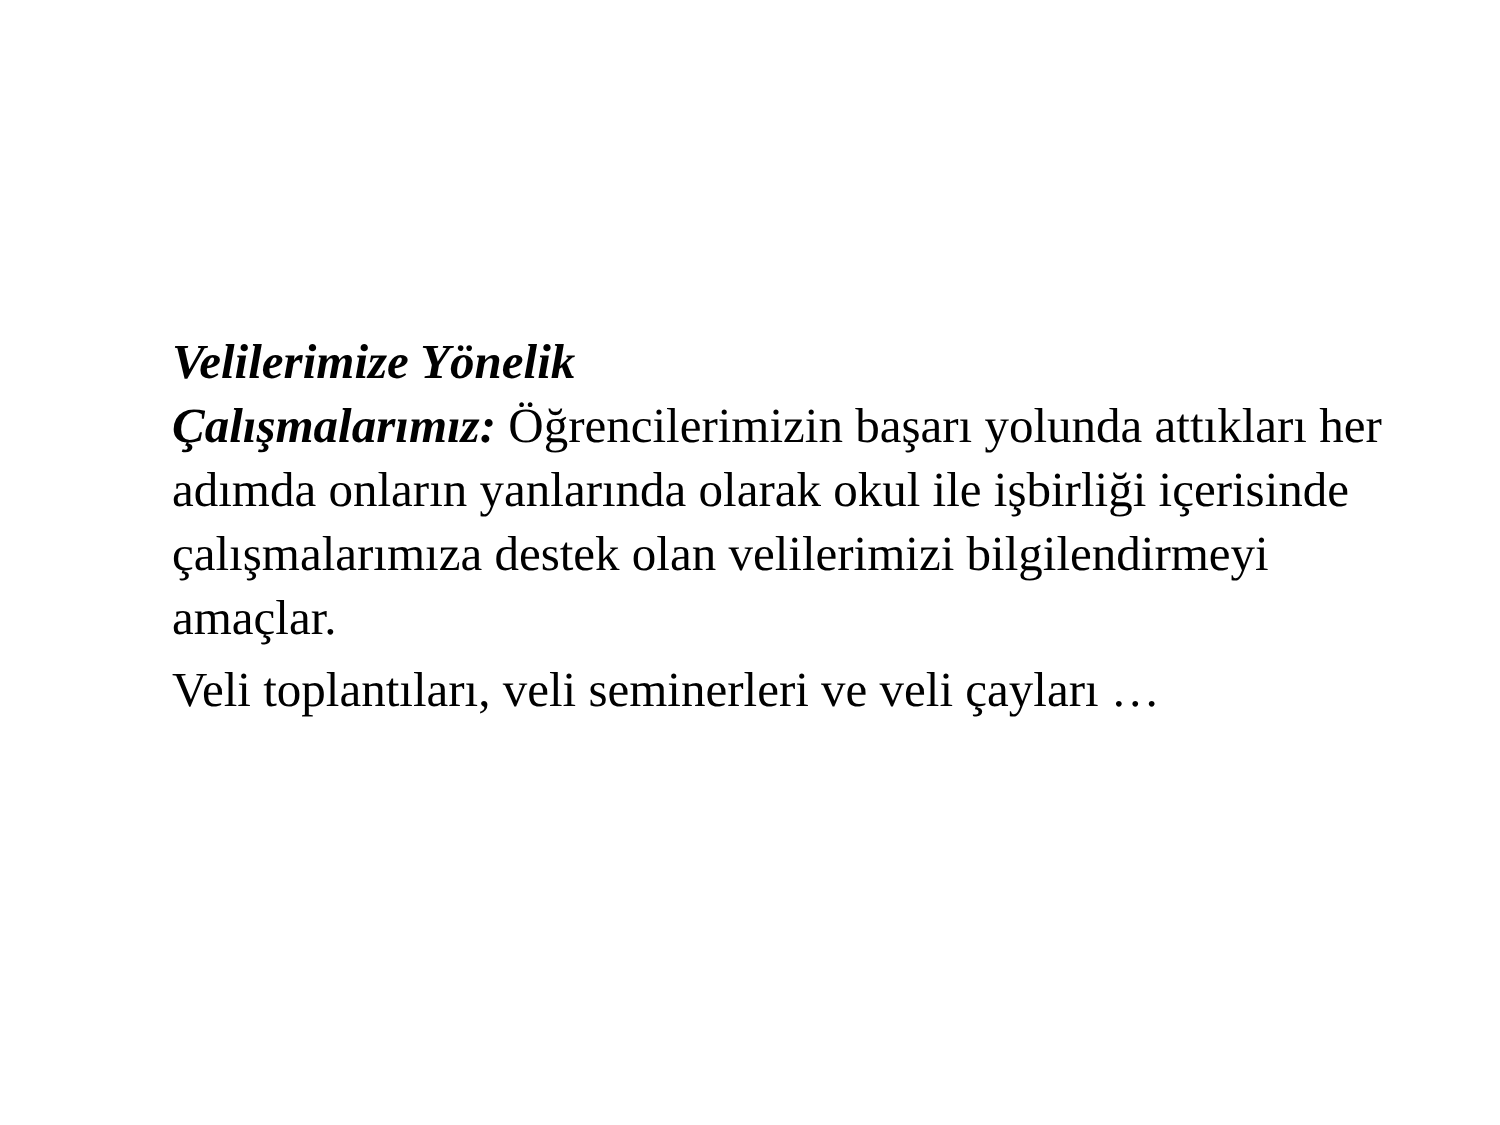Velilerimize Yönelik
Çalışmalarımız: Öğrencilerimizin başarı yolunda attıkları her adımda onların yanlarında olarak okul ile işbirliği içerisinde çalışmalarımıza destek olan velilerimizi bilgilendirmeyi amaçlar.
Veli toplantıları, veli seminerleri ve veli çayları …